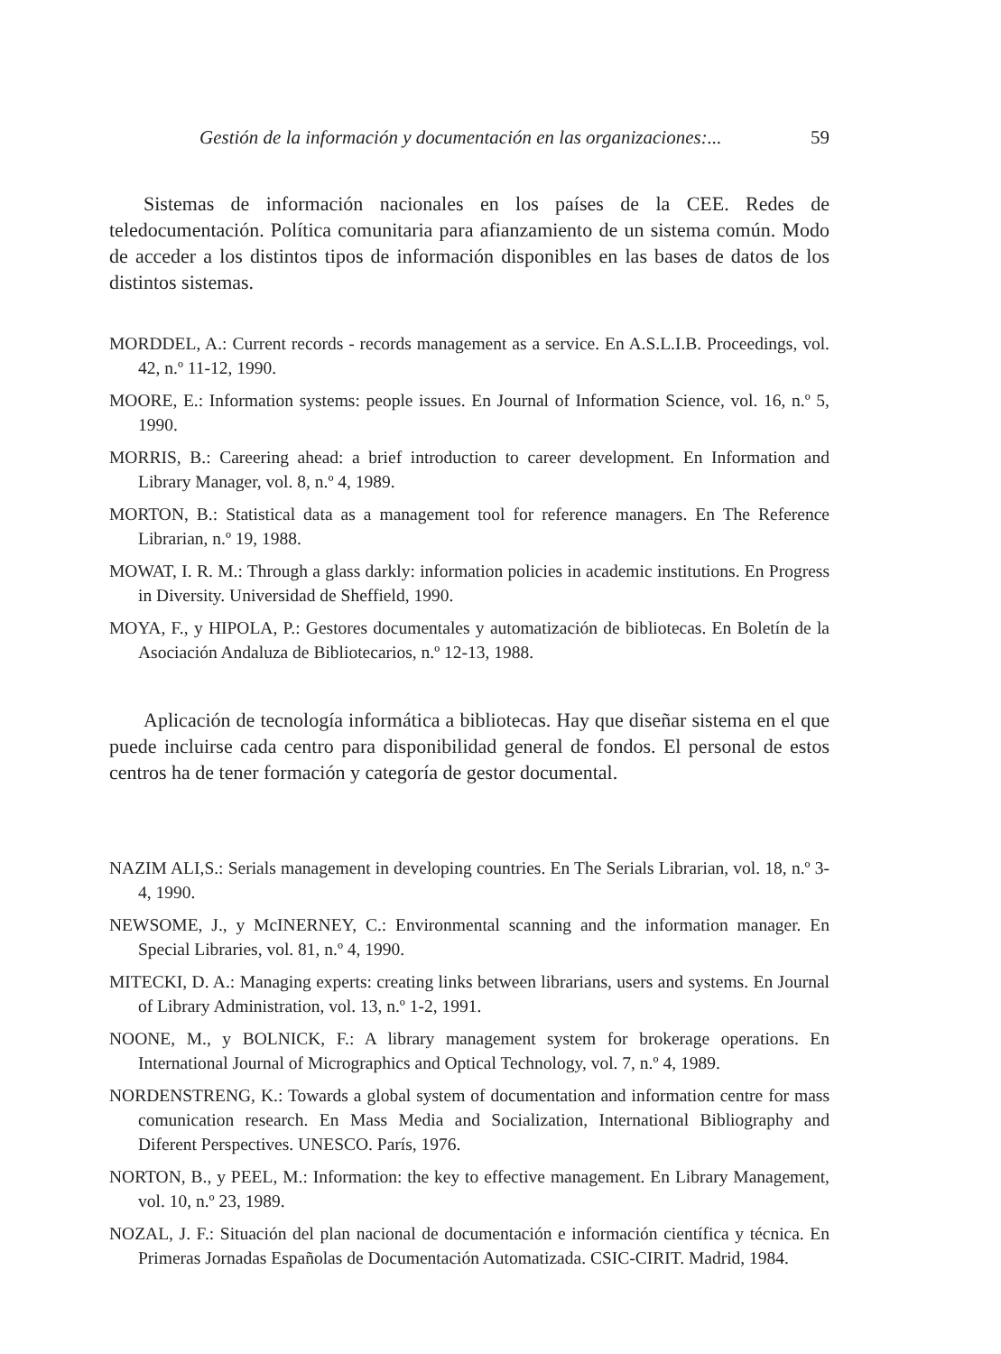Gestión de la información y documentación en las organizaciones:... 59
Sistemas de información nacionales en los países de la CEE. Redes de teledocumentación. Política comunitaria para afianzamiento de un sistema común. Modo de acceder a los distintos tipos de información disponibles en las bases de datos de los distintos sistemas.
MORDDEL, A.: Current records - records management as a service. En A.S.L.I.B. Proceedings, vol. 42, n.º 11-12, 1990.
MOORE, E.: Information systems: people issues. En Journal of Information Science, vol. 16, n.º 5, 1990.
MORRIS, B.: Careering ahead: a brief introduction to career development. En Information and Library Manager, vol. 8, n.º 4, 1989.
MORTON, B.: Statistical data as a management tool for reference managers. En The Reference Librarian, n.º 19, 1988.
MOWAT, I. R. M.: Through a glass darkly: information policies in academic institutions. En Progress in Diversity. Universidad de Sheffield, 1990.
MOYA, F., y HIPOLA, P.: Gestores documentales y automatización de bibliotecas. En Boletín de la Asociación Andaluza de Bibliotecarios, n.º 12-13, 1988.
Aplicación de tecnología informática a bibliotecas. Hay que diseñar sistema en el que puede incluirse cada centro para disponibilidad general de fondos. El personal de estos centros ha de tener formación y categoría de gestor documental.
NAZIM ALI,S.: Serials management in developing countries. En The Serials Librarian, vol. 18, n.º 3-4, 1990.
NEWSOME, J., y McINERNEY, C.: Environmental scanning and the information manager. En Special Libraries, vol. 81, n.º 4, 1990.
MITECKI, D. A.: Managing experts: creating links between librarians, users and systems. En Journal of Library Administration, vol. 13, n.º 1-2, 1991.
NOONE, M., y BOLNICK, F.: A library management system for brokerage operations. En International Journal of Micrographics and Optical Technology, vol. 7, n.º 4, 1989.
NORDENSTRENG, K.: Towards a global system of documentation and information centre for mass comunication research. En Mass Media and Socialization, International Bibliography and Diferent Perspectives. UNESCO. París, 1976.
NORTON, B., y PEEL, M.: Information: the key to effective management. En Library Management, vol. 10, n.º 23, 1989.
NOZAL, J. F.: Situación del plan nacional de documentación e información científica y técnica. En Primeras Jornadas Españolas de Documentación Automatizada. CSIC-CIRIT. Madrid, 1984.